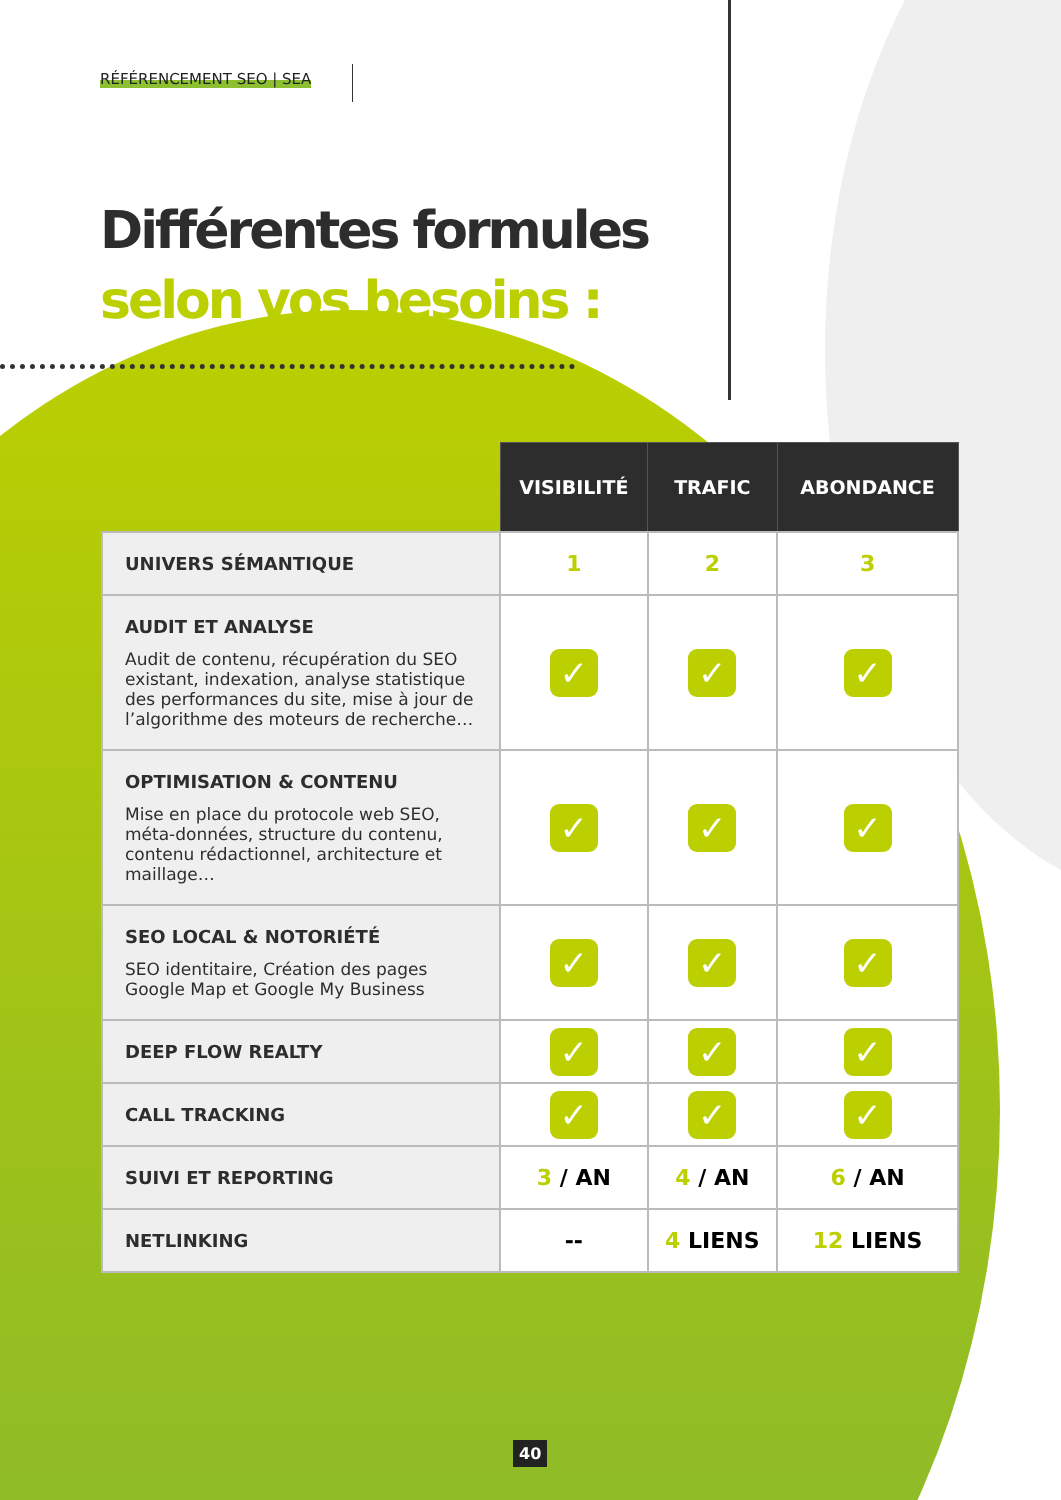RÉFÉRENCEMENT SEO | SEA
Différentes formules
selon vos besoins :
| | VISIBILITÉ | TRAFIC | ABONDANCE |
| --- | --- | --- | --- |
| UNIVERS SÉMANTIQUE | 1 | 2 | 3 |
| AUDIT ET ANALYSE Audit de contenu, récupération du SEO existant, indexation, analyse statistique des performances du site, mise à jour de l’algorithme des moteurs de recherche… | ✓ | ✓ | ✓ |
| OPTIMISATION & CONTENU Mise en place du protocole web SEO, méta-données, structure du contenu, contenu rédactionnel, architecture et maillage… | ✓ | ✓ | ✓ |
| SEO LOCAL & NOTORIÉTÉ SEO identitaire, Création des pages Google Map et Google My Business | ✓ | ✓ | ✓ |
| DEEP FLOW REALTY | ✓ | ✓ | ✓ |
| CALL TRACKING | ✓ | ✓ | ✓ |
| SUIVI ET REPORTING | 3 / AN | 4 / AN | 6 / AN |
| NETLINKING | -- | 4 LIENS | 12 LIENS |
40